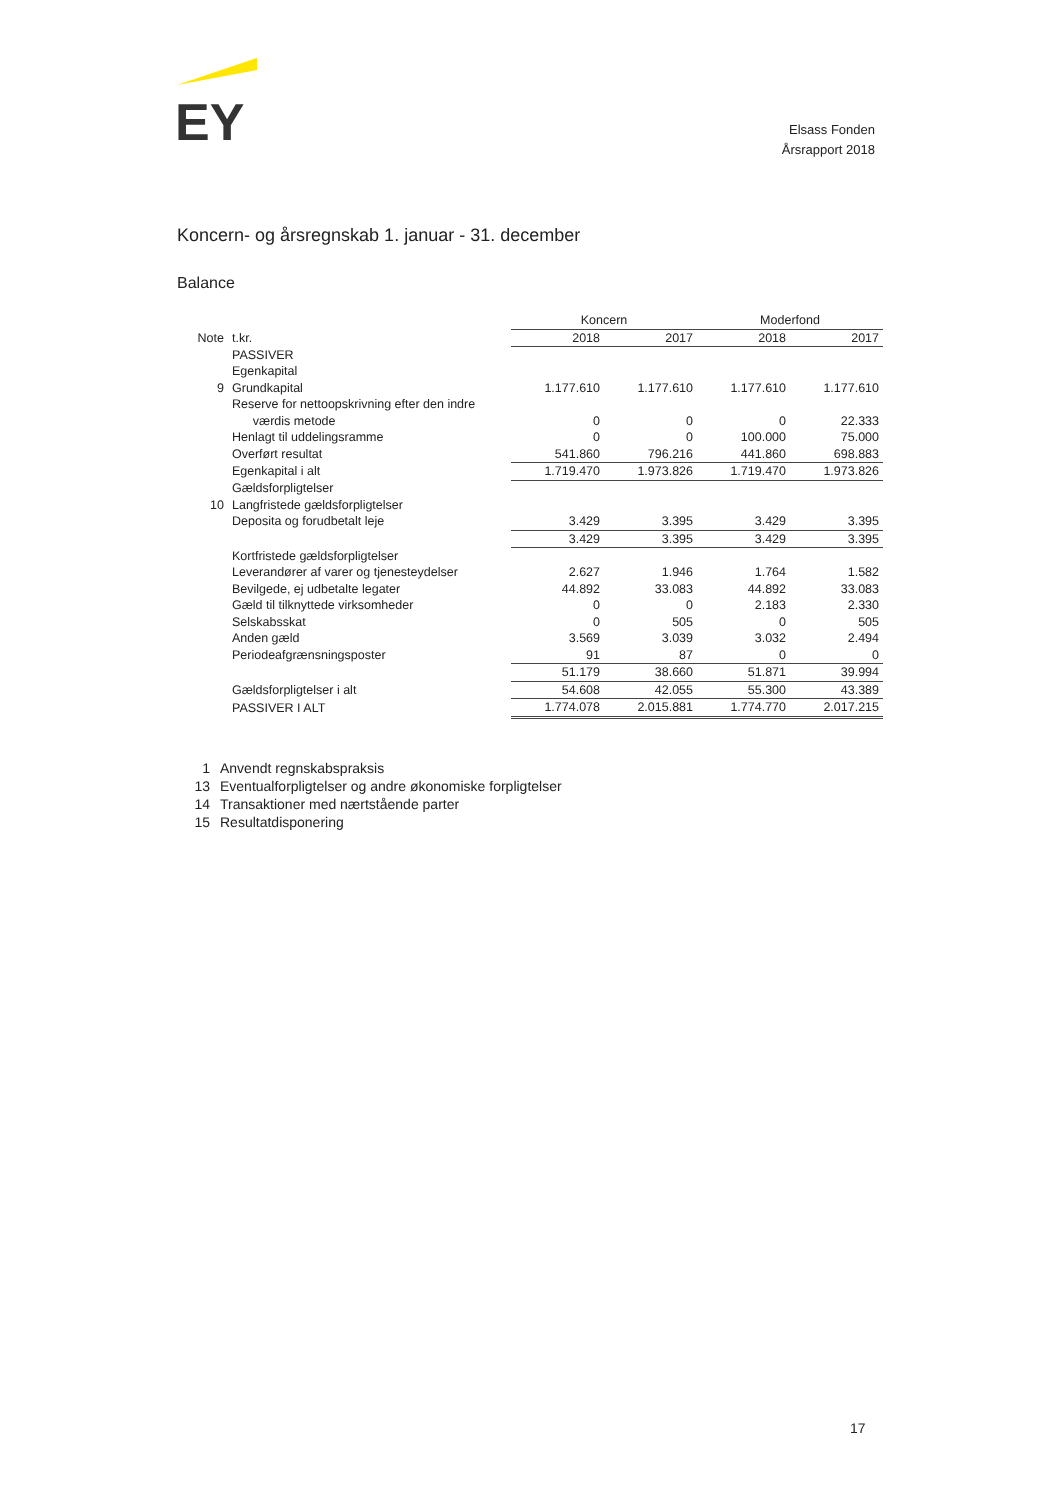EY
Elsass Fonden
Årsrapport 2018
Koncern- og årsregnskab 1. januar - 31. december
Balance
| | | Koncern | | Moderfond | |
| --- | --- | --- | --- | --- | --- |
| Note | t.kr. | 2018 | 2017 | 2018 | 2017 |
| | PASSIVER | | | | |
| | Egenkapital | | | | |
| 9 | Grundkapital | 1.177.610 | 1.177.610 | 1.177.610 | 1.177.610 |
| | Reserve for nettoopskrivning efter den indre værdis metode | 0 | 0 | 0 | 22.333 |
| | Henlagt til uddelingsramme | 0 | 0 | 100.000 | 75.000 |
| | Overført resultat | 541.860 | 796.216 | 441.860 | 698.883 |
| | Egenkapital i alt | 1.719.470 | 1.973.826 | 1.719.470 | 1.973.826 |
| | Gældsforpligtelser | | | | |
| 10 | Langfristede gældsforpligtelser | | | | |
| | Deposita og forudbetalt leje | 3.429 | 3.395 | 3.429 | 3.395 |
| | | 3.429 | 3.395 | 3.429 | 3.395 |
| | Kortfristede gældsforpligtelser | | | | |
| | Leverandører af varer og tjenesteydelser | 2.627 | 1.946 | 1.764 | 1.582 |
| | Bevilgede, ej udbetalte legater | 44.892 | 33.083 | 44.892 | 33.083 |
| | Gæld til tilknyttede virksomheder | 0 | 0 | 2.183 | 2.330 |
| | Selskabsskat | 0 | 505 | 0 | 505 |
| | Anden gæld | 3.569 | 3.039 | 3.032 | 2.494 |
| | Periodeafgrænsningsposter | 91 | 87 | 0 | 0 |
| | | 51.179 | 38.660 | 51.871 | 39.994 |
| | Gældsforpligtelser i alt | 54.608 | 42.055 | 55.300 | 43.389 |
| | PASSIVER I ALT | 1.774.078 | 2.015.881 | 1.774.770 | 2.017.215 |
1 Anvendt regnskabspraksis
13 Eventualforpligtelser og andre økonomiske forpligtelser
14 Transaktioner med nærtstående parter
15 Resultatdisponering
17